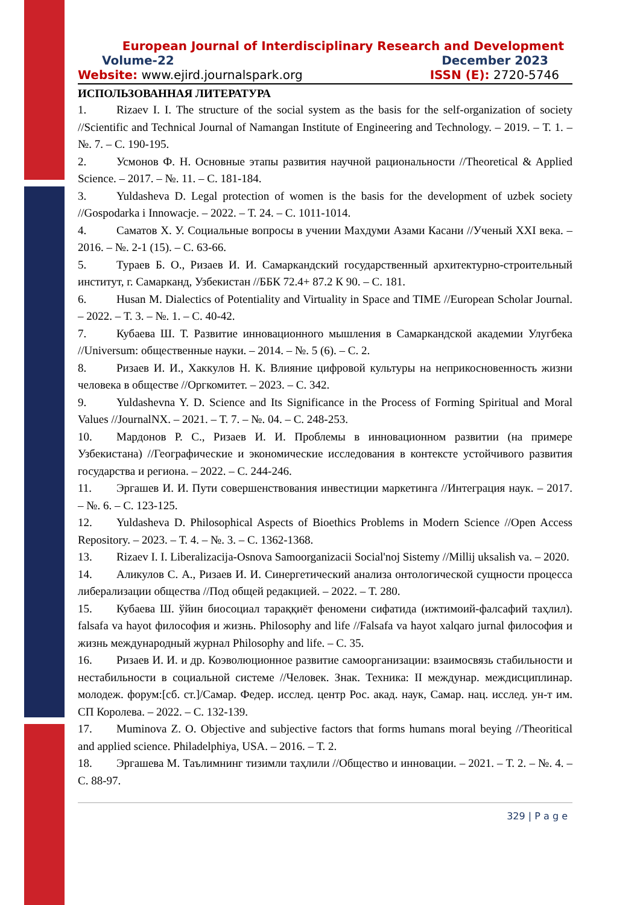European Journal of Interdisciplinary Research and Development
Volume-22 December 2023
Website: www.ejird.journalspark.org ISSN (E): 2720-5746
ИСПОЛЬЗОВАННАЯ ЛИТЕРАТУРА
1. Rizaev I. I. The structure of the social system as the basis for the self-organization of society //Scientific and Technical Journal of Namangan Institute of Engineering and Technology. – 2019. – Т. 1. – №. 7. – С. 190-195.
2. Усмонов Ф. Н. Основные этапы развития научной рациональности //Theoretical & Applied Science. – 2017. – №. 11. – С. 181-184.
3. Yuldasheva D. Legal protection of women is the basis for the development of uzbek society //Gospodarka i Innowacje. – 2022. – Т. 24. – С. 1011-1014.
4. Саматов Х. У. Социальные вопросы в учении Махдуми Азами Касани //Ученый XXI века. – 2016. – №. 2-1 (15). – С. 63-66.
5. Тураев Б. О., Ризаев И. И. Самаркандский государственный архитектурно-строительный институт, г. Самарканд, Узбекистан //ББК 72.4+ 87.2 К 90. – С. 181.
6. Husan M. Dialectics of Potentiality and Virtuality in Space and TIME //European Scholar Journal. – 2022. – Т. 3. – №. 1. – С. 40-42.
7. Кубаева Ш. Т. Развитие инновационного мышления в Самаркандской академии Улугбека //Universum: общественные науки. – 2014. – №. 5 (6). – С. 2.
8. Ризаев И. И., Хаккулов Н. К. Влияние цифровой культуры на неприкосновенность жизни человека в обществе //Оргкомитет. – 2023. – С. 342.
9. Yuldashevna Y. D. Science and Its Significance in the Process of Forming Spiritual and Moral Values //JournalNX. – 2021. – Т. 7. – №. 04. – С. 248-253.
10. Мардонов Р. С., Ризаев И. И. Проблемы в инновационном развитии (на примере Узбекистана) //Географические и экономические исследования в контексте устойчивого развития государства и региона. – 2022. – С. 244-246.
11. Эргашев И. И. Пути совершенствования инвестиции маркетинга //Интеграция наук. – 2017. – №. 6. – С. 123-125.
12. Yuldasheva D. Philosophical Aspects of Bioethics Problems in Modern Science //Open Access Repository. – 2023. – Т. 4. – №. 3. – С. 1362-1368.
13. Rizaev I. I. Liberalizacija-Osnova Samoorganizacii Social'noj Sistemy //Millij uksalish va. – 2020.
14. Аликулов С. А., Ризаев И. И. Синергетический анализа онтологической сущности процесса либерализации общества //Под общей редакцией. – 2022. – Т. 280.
15. Кубаева Ш. ўйин биосоциал тараққиёт феномени сифатида (ижтимоий-фалсафий таҳлил). falsafa va hayot философия и жизнь. Philosophy and life //Falsafa va hayot xalqaro jurnal философия и жизнь международный журнал Philosophy and life. – С. 35.
16. Ризаев И. И. и др. Коэволюционное развитие самоорганизации: взаимосвязь стабильности и нестабильности в социальной системе //Человек. Знак. Техника: II междунар. междисциплинар. молодеж. форум:[сб. ст.]/Самар. Федер. исслед. центр Рос. акад. наук, Самар. нац. исслед. ун-т им. СП Королева. – 2022. – С. 132-139.
17. Muminova Z. O. Objective and subjective factors that forms humans moral beying //Theoritical and applied science. Philadelphiya, USA. – 2016. – Т. 2.
18. Эргашева М. Таълимнинг тизимли таҳлили //Общество и инновации. – 2021. – Т. 2. – №. 4. – С. 88-97.
329 | P a g e